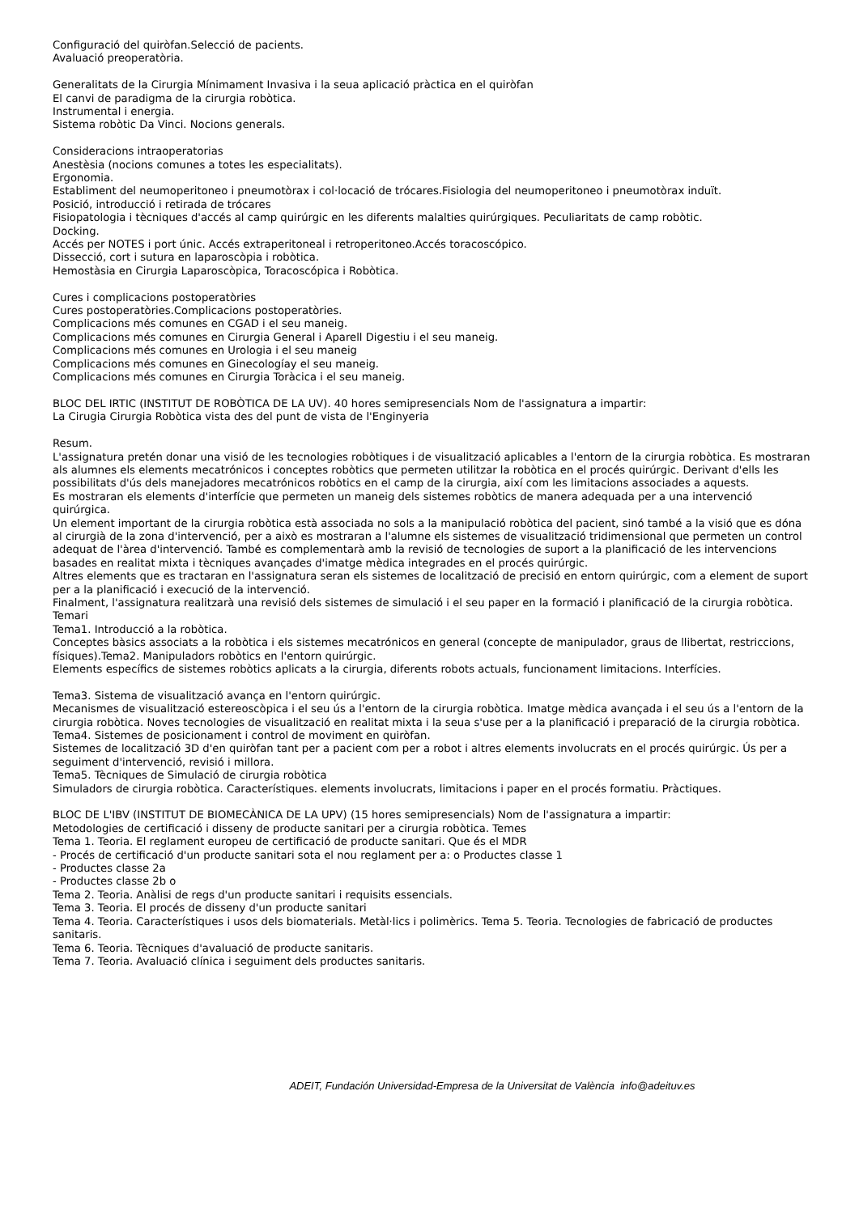Configuració del quiròfan.Selecció de pacients.
Avaluació preoperatòria.
Generalitats de la Cirurgia Mínimament Invasiva i la seua aplicació pràctica en el quiròfan
El canvi de paradigma de la cirurgia robòtica.
Instrumental i energia.
Sistema robòtic Da Vinci. Nocions generals.
Consideracions intraoperatorias
Anestèsia (nocions comunes a totes les especialitats).
Ergonomia.
Establiment del neumoperitoneo i pneumotòrax i col·locació de trócares.Fisiologia del neumoperitoneo i pneumotòrax induït.
Posició, introducció i retirada de trócares
Fisiopatologia i tècniques d'accés al camp quirúrgic en les diferents malalties quirúrgiques. Peculiaritats de camp robòtic.
Docking.
Accés per NOTES i port únic. Accés extraperitoneal i retroperitoneo.Accés toracoscópico.
Dissecció, cort i sutura en laparoscòpia i robòtica.
Hemostàsia en Cirurgia Laparoscòpica, Toracoscópica i Robòtica.
Cures i complicacions postoperatòries
Cures postoperatòries.Complicacions postoperatòries.
Complicacions més comunes en CGAD i el seu maneig.
Complicacions més comunes en Cirurgia General i Aparell Digestiu i el seu maneig.
Complicacions més comunes en Urologia i el seu maneig
Complicacions més comunes en Ginecologíay el seu maneig.
Complicacions més comunes en Cirurgia Toràcica i el seu maneig.
BLOC DEL IRTIC (INSTITUT DE ROBÒTICA DE LA UV). 40 hores semipresencials Nom de l'assignatura a impartir:
La Cirugia Cirurgia Robòtica vista des del punt de vista de l'Enginyeria
Resum.
L'assignatura pretén donar una visió de les tecnologies robòtiques i de visualització aplicables a l'entorn de la cirurgia robòtica. Es mostraran als alumnes els elements mecatrónicos i conceptes robòtics que permeten utilitzar la robòtica en el procés quirúrgic. Derivant d'ells les possibilitats d'ús dels manejadores mecatrónicos robòtics en el camp de la cirurgia, així com les limitacions associades a aquests.
Es mostraran els elements d'interfície que permeten un maneig dels sistemes robòtics de manera adequada per a una intervenció quirúrgica.
Un element important de la cirurgia robòtica està associada no sols a la manipulació robòtica del pacient, sinó també a la visió que es dóna al cirurgià de la zona d'intervenció, per a això es mostraran a l'alumne els sistemes de visualització tridimensional que permeten un control adequat de l'àrea d'intervenció. També es complementarà amb la revisió de tecnologies de suport a la planificació de les intervencions basades en realitat mixta i tècniques avançades d'imatge mèdica integrades en el procés quirúrgic.
Altres elements que es tractaran en l'assignatura seran els sistemes de localització de precisió en entorn quirúrgic, com a element de suport per a la planificació i execució de la intervenció.
Finalment, l'assignatura realitzarà una revisió dels sistemes de simulació i el seu paper en la formació i planificació de la cirurgia robòtica. Temari
Tema1. Introducció a la robòtica.
Conceptes bàsics associats a la robòtica i els sistemes mecatrónicos en general (concepte de manipulador, graus de llibertat, restriccions, físiques).Tema2. Manipuladors robòtics en l'entorn quirúrgic.
Elements específics de sistemes robòtics aplicats a la cirurgia, diferents robots actuals, funcionament limitacions. Interfícies.
Tema3. Sistema de visualització avança en l'entorn quirúrgic.
Mecanismes de visualització estereoscòpica i el seu ús a l'entorn de la cirurgia robòtica. Imatge mèdica avançada i el seu ús a l'entorn de la cirurgia robòtica. Noves tecnologies de visualització en realitat mixta i la seua s'use per a la planificació i preparació de la cirurgia robòtica.
Tema4. Sistemes de posicionament i control de moviment en quiròfan.
Sistemes de localització 3D d'en quiròfan tant per a pacient com per a robot i altres elements involucrats en el procés quirúrgic. Ús per a seguiment d'intervenció, revisió i millora.
Tema5. Tècniques de Simulació de cirurgia robòtica
Simuladors de cirurgia robòtica. Característiques. elements involucrats, limitacions i paper en el procés formatiu. Pràctiques.
BLOC DE L'IBV (INSTITUT DE BIOMECÀNICA DE LA UPV) (15 hores semipresencials) Nom de l'assignatura a impartir:
Metodologies de certificació i disseny de producte sanitari per a cirurgia robòtica. Temes
Tema 1. Teoria. El reglament europeu de certificació de producte sanitari. Que és el MDR
- Procés de certificació d'un producte sanitari sota el nou reglament per a: o Productes classe 1
- Productes classe 2a
- Productes classe 2b o
Tema 2. Teoria. Anàlisi de regs d'un producte sanitari i requisits essencials.
Tema 3. Teoria. El procés de disseny d'un producte sanitari
Tema 4. Teoria. Característiques i usos dels biomaterials. Metàl·lics i polimèrics. Tema 5. Teoria. Tecnologies de fabricació de productes sanitaris.
Tema 6. Teoria. Tècniques d'avaluació de producte sanitaris.
Tema 7. Teoria. Avaluació clínica i seguiment dels productes sanitaris.
ADEIT, Fundación Universidad-Empresa de la Universitat de València info@adeituv.es